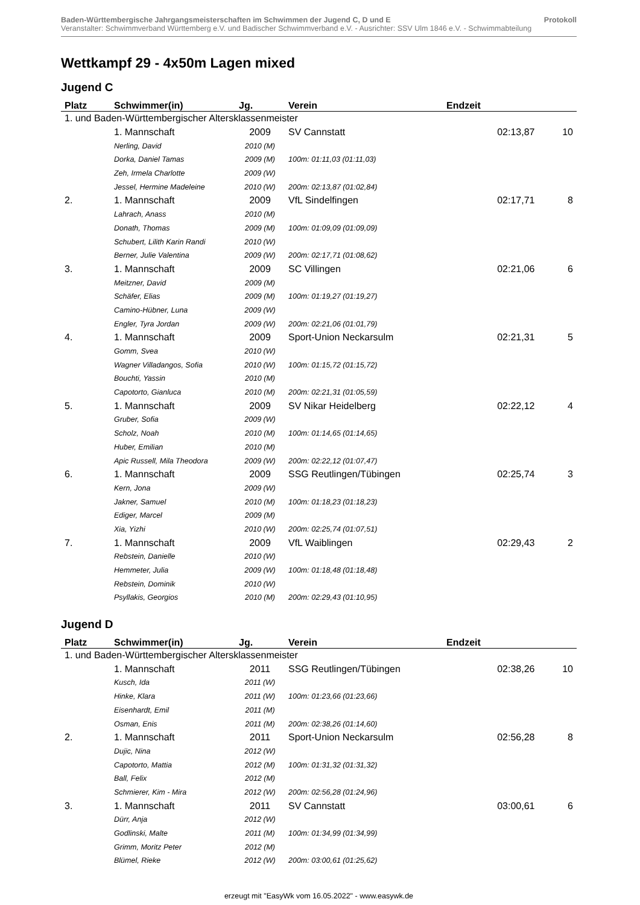Baden-Württembergische Jahrgangsmeisterschaften im Schwimmen der Jugend C, D und E Protokoll
Veranstalter: Schwimmverband Württemberg e.V. und Badischer Schwimmverband e.V. - Ausrichter: SSV Ulm 1846 e.V. - Schwimmabteilung
Wettkampf 29 - 4x50m Lagen mixed
Jugend C
| Platz | Schwimmer(in) | Jg. | Verein | Endzeit | |
| --- | --- | --- | --- | --- | --- |
| 1. und Baden-Württembergischer Altersklassenmeister | | | | | |
| | 1. Mannschaft | 2009 | SV Cannstatt | 02:13,87 | 10 |
| | Nerling, David | 2010 (M) | | | |
| | Dorka, Daniel Tamas | 2009 (M) | 100m: 01:11,03 (01:11,03) | | |
| | Zeh, Irmela Charlotte | 2009 (W) | | | |
| | Jessel, Hermine Madeleine | 2010 (W) | 200m: 02:13,87 (01:02,84) | | |
| 2. | 1. Mannschaft | 2009 | VfL Sindelfingen | 02:17,71 | 8 |
| | Lahrach, Anass | 2010 (M) | | | |
| | Donath, Thomas | 2009 (M) | 100m: 01:09,09 (01:09,09) | | |
| | Schubert, Lilith Karin Randi | 2010 (W) | | | |
| | Berner, Julie Valentina | 2009 (W) | 200m: 02:17,71 (01:08,62) | | |
| 3. | 1. Mannschaft | 2009 | SC Villingen | 02:21,06 | 6 |
| | Meitzner, David | 2009 (M) | | | |
| | Schäfer, Elias | 2009 (M) | 100m: 01:19,27 (01:19,27) | | |
| | Camino-Hübner, Luna | 2009 (W) | | | |
| | Engler, Tyra Jordan | 2009 (W) | 200m: 02:21,06 (01:01,79) | | |
| 4. | 1. Mannschaft | 2009 | Sport-Union Neckarsulm | 02:21,31 | 5 |
| | Gomm, Svea | 2010 (W) | | | |
| | Wagner Villadangos, Sofia | 2010 (W) | 100m: 01:15,72 (01:15,72) | | |
| | Bouchti, Yassin | 2010 (M) | | | |
| | Capotorto, Gianluca | 2010 (M) | 200m: 02:21,31 (01:05,59) | | |
| 5. | 1. Mannschaft | 2009 | SV Nikar Heidelberg | 02:22,12 | 4 |
| | Gruber, Sofia | 2009 (W) | | | |
| | Scholz, Noah | 2010 (M) | 100m: 01:14,65 (01:14,65) | | |
| | Huber, Emilian | 2010 (M) | | | |
| | Apic Russell, Mila Theodora | 2009 (W) | 200m: 02:22,12 (01:07,47) | | |
| 6. | 1. Mannschaft | 2009 | SSG Reutlingen/Tübingen | 02:25,74 | 3 |
| | Kern, Jona | 2009 (W) | | | |
| | Jakner, Samuel | 2010 (M) | 100m: 01:18,23 (01:18,23) | | |
| | Ediger, Marcel | 2009 (M) | | | |
| | Xia, Yizhi | 2010 (W) | 200m: 02:25,74 (01:07,51) | | |
| 7. | 1. Mannschaft | 2009 | VfL Waiblingen | 02:29,43 | 2 |
| | Rebstein, Danielle | 2010 (W) | | | |
| | Hemmeter, Julia | 2009 (W) | 100m: 01:18,48 (01:18,48) | | |
| | Rebstein, Dominik | 2010 (W) | | | |
| | Psyllakis, Georgios | 2010 (M) | 200m: 02:29,43 (01:10,95) | | |
Jugend D
| Platz | Schwimmer(in) | Jg. | Verein | Endzeit | |
| --- | --- | --- | --- | --- | --- |
| 1. und Baden-Württembergischer Altersklassenmeister | | | | | |
| | 1. Mannschaft | 2011 | SSG Reutlingen/Tübingen | 02:38,26 | 10 |
| | Kusch, Ida | 2011 (W) | | | |
| | Hinke, Klara | 2011 (W) | 100m: 01:23,66 (01:23,66) | | |
| | Eisenhardt, Emil | 2011 (M) | | | |
| | Osman, Enis | 2011 (M) | 200m: 02:38,26 (01:14,60) | | |
| 2. | 1. Mannschaft | 2011 | Sport-Union Neckarsulm | 02:56,28 | 8 |
| | Dujic, Nina | 2012 (W) | | | |
| | Capotorto, Mattia | 2012 (M) | 100m: 01:31,32 (01:31,32) | | |
| | Ball, Felix | 2012 (M) | | | |
| | Schmierer, Kim - Mira | 2012 (W) | 200m: 02:56,28 (01:24,96) | | |
| 3. | 1. Mannschaft | 2011 | SV Cannstatt | 03:00,61 | 6 |
| | Dürr, Anja | 2012 (W) | | | |
| | Godlinski, Malte | 2011 (M) | 100m: 01:34,99 (01:34,99) | | |
| | Grimm, Moritz Peter | 2012 (M) | | | |
| | Blümel, Rieke | 2012 (W) | 200m: 03:00,61 (01:25,62) | | |
erzeugt mit "EasyWk vom 16.05.2022" - www.easywk.de